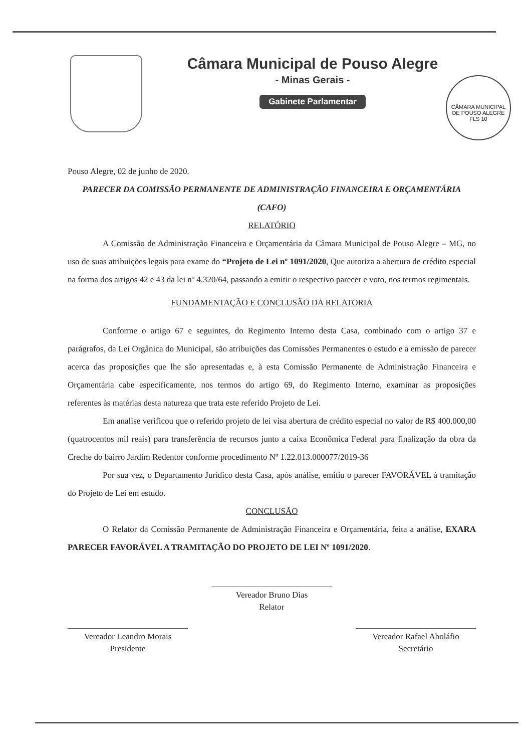Câmara Municipal de Pouso Alegre
- Minas Gerais -
Gabinete Parlamentar
CÂMARA MUNICIPAL DE POUSO ALEGRE
FLS 10
Pouso Alegre, 02 de junho de 2020.
PARECER DA COMISSÃO PERMANENTE DE ADMINISTRAÇÃO FINANCEIRA E ORÇAMENTÁRIA
(CAFO)
RELATÓRIO
A Comissão de Administração Financeira e Orçamentária da Câmara Municipal de Pouso Alegre – MG, no uso de suas atribuições legais para exame do “Projeto de Lei nº 1091/2020, Que autoriza a abertura de crédito especial na forma dos artigos 42 e 43 da lei nº 4.320/64, passando a emitir o respectivo parecer e voto, nos termos regimentais.
FUNDAMENTAÇÃO E CONCLUSÃO DA RELATORIA
Conforme o artigo 67 e seguintes, do Regimento Interno desta Casa, combinado com o artigo 37 e parágrafos, da Lei Orgânica do Municipal, são atribuições das Comissões Permanentes o estudo e a emissão de parecer acerca das proposições que lhe são apresentadas e, à esta Comissão Permanente de Administração Financeira e Orçamentária cabe especificamente, nos termos do artigo 69, do Regimento Interno, examinar as proposições referentes às matérias desta natureza que trata este referido Projeto de Lei.
Em analise verificou que o referido projeto de lei visa abertura de crédito especial no valor de R$ 400.000,00 (quatrocentos mil reais) para transferência de recursos junto a caixa Econômica Federal para finalização da obra da Creche do bairro Jardim Redentor conforme procedimento Nº 1.22.013.000077/2019-36
Por sua vez, o Departamento Jurídico desta Casa, após análise, emitiu o parecer FAVORÁVEL à tramitação do Projeto de Lei em estudo.
CONCLUSÃO
O Relator da Comissão Permanente de Administração Financeira e Orçamentária, feita a análise, EXARA PARECER FAVORÁVEL A TRAMITAÇÃO DO PROJETO DE LEI Nº 1091/2020.
Vereador Bruno Dias
Relator
Vereador Leandro Morais
Presidente
Vereador Rafael Aboláfio
Secretário